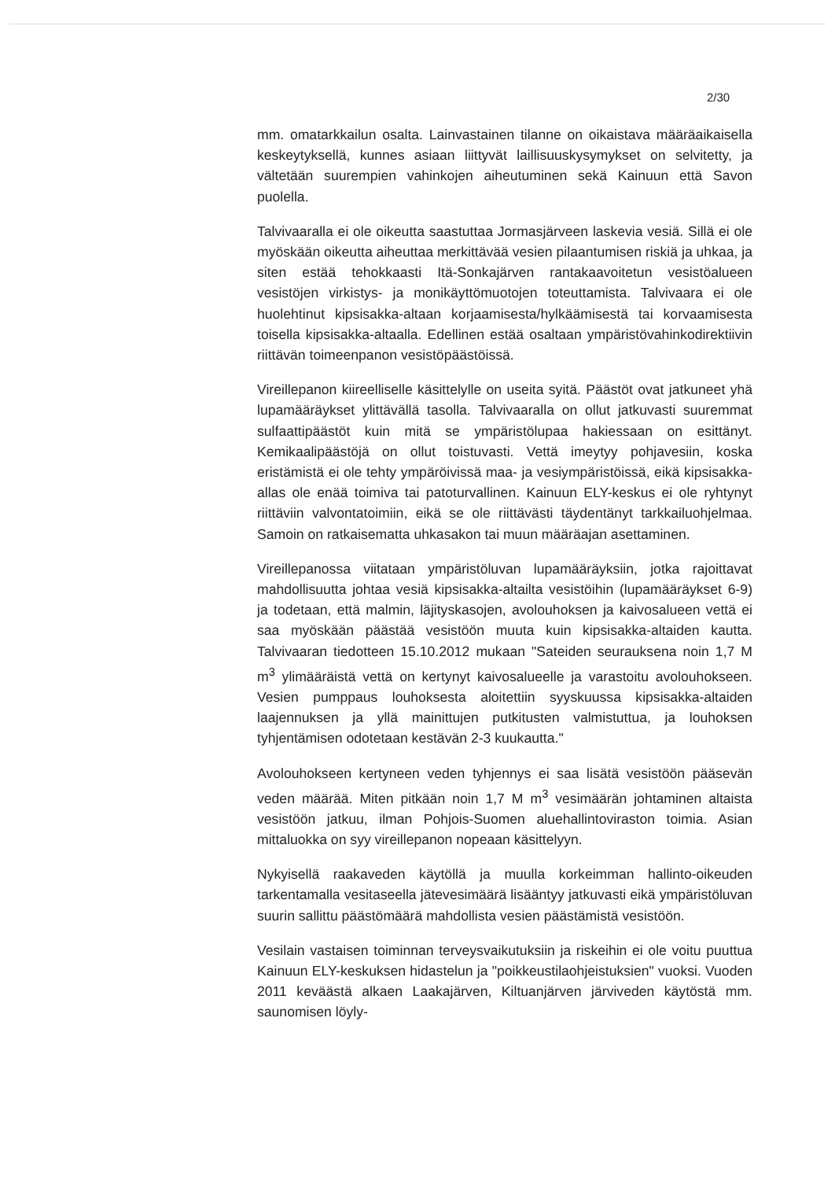2/30
mm. omatarkkailun osalta. Lainvastainen tilanne on oikaistava määräaikaisella keskeytyksellä, kunnes asiaan liittyvät laillisuuskysymykset on selvitetty, ja vältetään suurempien vahinkojen aiheutuminen sekä Kainuun että Savon puolella.
Talvivaaralla ei ole oikeutta saastuttaa Jormasjärveen laskevia vesiä. Sillä ei ole myöskään oikeutta aiheuttaa merkittävää vesien pilaantumisen riskiä ja uhkaa, ja siten estää tehokkaasti Itä-Sonkajärven rantakaavoitetun vesistöalueen vesistöjen virkistys- ja monikäyttömuotojen toteuttamista. Talvivaara ei ole huolehtinut kipsisakka-altaan korjaamisesta/hylkäämisestä tai korvaamisesta toisella kipsisakka-altaalla. Edellinen estää osaltaan ympäristövahinkodirektiivin riittävän toimeenpanon vesistöpäästöissä.
Vireillepanon kiireelliselle käsittelylle on useita syitä. Päästöt ovat jatkuneet yhä lupamääräykset ylittävällä tasolla. Talvivaaralla on ollut jatkuvasti suuremmat sulfaattipäästöt kuin mitä se ympäristölupaa hakiessaan on esittänyt. Kemikaalipäästöjä on ollut toistuvasti. Vettä imeytyy pohjavesiin, koska eristämistä ei ole tehty ympäröivissä maa- ja vesiympäristöissä, eikä kipsisakka-allas ole enää toimiva tai patoturvallinen. Kainuun ELY-keskus ei ole ryhtynyt riittäviin valvontatoimiin, eikä se ole riittävästi täydentänyt tarkkailuohjelmaa. Samoin on ratkaisematta uhkasakon tai muun määräajan asettaminen.
Vireillepanossa viitataan ympäristöluvan lupamääräyksiin, jotka rajoittavat mahdollisuutta johtaa vesiä kipsisakka-altailta vesistöihin (lupamääräykset 6-9) ja todetaan, että malmin, läjityskasojen, avolouhoksen ja kaivosalueen vettä ei saa myöskään päästää vesistöön muuta kuin kipsisakka-altaiden kautta. Talvivaaran tiedotteen 15.10.2012 mukaan "Sateiden seurauksena noin 1,7 M m<sup>3</sup> ylimääräistä vettä on kertynyt kaivosalueelle ja varastoitu avolouhokseen. Vesien pumppaus louhoksesta aloitettiin syyskuussa kipsisakka-altaiden laajennuksen ja yllä mainittujen putkitusten valmistuttua, ja louhoksen tyhjentämisen odotetaan kestävän 2-3 kuukautta."
Avolouhokseen kertyneen veden tyhjennys ei saa lisätä vesistöön pääsevän veden määrää. Miten pitkään noin 1,7 M m<sup>3</sup> vesimäärän johtaminen altaista vesistöön jatkuu, ilman Pohjois-Suomen aluehallintoviraston toimia. Asian mittaluokka on syy vireillepanon nopeaan käsittelyyn.
Nykyisellä raakaveden käytöllä ja muulla korkeimman hallinto-oikeuden tarkentamalla vesitaseella jätevesimäärä lisääntyy jatkuvasti eikä ympäristöluvan suurin sallittu päästömäärä mahdollista vesien päästämistä vesistöön.
Vesilain vastaisen toiminnan terveysvaikutuksiin ja riskeihin ei ole voitu puuttua Kainuun ELY-keskuksen hidastelun ja "poikkeustilaohjeistuksien" vuoksi. Vuoden 2011 keväästä alkaen Laakajärven, Kiltuanjärven järviveden käytöstä mm. saunomisen löyly-